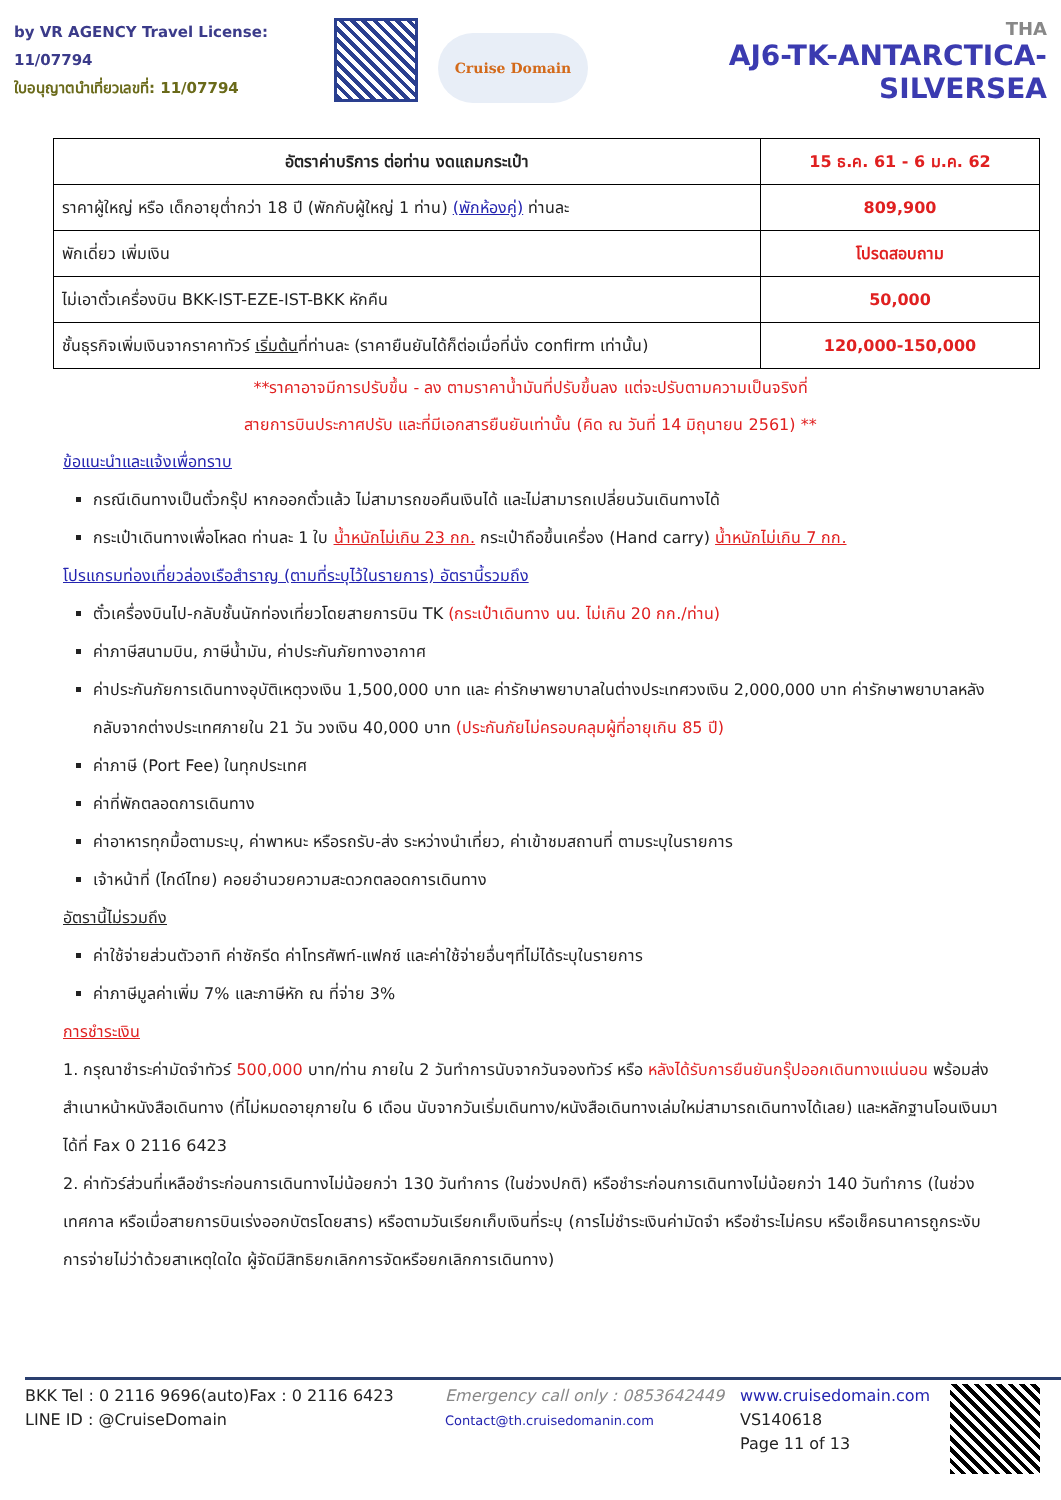by VR AGENCY Travel License: 11/07794
ใบอนุญาตนำเที่ยวเลขที่: 11/07794
Cruise Domain
THA
AJ6-TK-ANTARCTICA-SILVERSEA
| อัตราค่าบริการ ต่อท่าน งดแถมกระเป๋า | 15 ธ.ค. 61 - 6 ม.ค. 62 |
| ราคาผู้ใหญ่ หรือ เด็กอายุต่ำกว่า 18 ปี (พักกับผู้ใหญ่ 1 ท่าน) (พักห้องคู่) ท่านละ | 809,900 |
| พักเดี่ยว เพิ่มเงิน | โปรดสอบถาม |
| ไม่เอาตั๋วเครื่องบิน BKK-IST-EZE-IST-BKK หักคืน | 50,000 |
| ชั้นธุรกิจเพิ่มเงินจากราคาทัวร์ เริ่มต้น ที่ท่านละ (ราคายืนยันได้ก็ต่อเมื่อที่นั่ง confirm เท่านั้น) | 120,000-150,000 |
**ราคาอาจมีการปรับขึ้น - ลง ตามราคาน้ำมันที่ปรับขึ้นลง แต่จะปรับตามความเป็นจริงที่
สายการบินประกาศปรับ และที่มีเอกสารยืนยันเท่านั้น (คิด ณ วันที่ 14 มิถุนายน 2561) **
ข้อแนะนำและแจ้งเพื่อทราบ
กรณีเดินทางเป็นตั๋วกรุ๊ป หากออกตั๋วแล้ว ไม่สามารถขอคืนเงินได้ และไม่สามารถเปลี่ยนวันเดินทางได้
กระเป๋าเดินทางเพื่อโหลด ท่านละ 1 ใบ น้ำหนักไม่เกิน 23 กก. กระเป๋าถือขึ้นเครื่อง (Hand carry) น้ำหนักไม่เกิน 7 กก.
โปรแกรมท่องเที่ยวล่องเรือสำราญ (ตามที่ระบุไว้ในรายการ) อัตรานี้รวมถึง
ตั๋วเครื่องบินไป-กลับชั้นนักท่องเที่ยวโดยสายการบิน TK (กระเป๋าเดินทาง นน. ไม่เกิน 20 กก./ท่าน)
ค่าภาษีสนามบิน, ภาษีน้ำมัน, ค่าประกันภัยทางอากาศ
ค่าประกันภัยการเดินทางอุบัติเหตุวงเงิน 1,500,000 บาท และ ค่ารักษาพยาบาลในต่างประเทศวงเงิน 2,000,000 บาท ค่ารักษาพยาบาลหลังกลับจากต่างประเทศภายใน 21 วัน วงเงิน 40,000 บาท (ประกันภัยไม่ครอบคลุมผู้ที่อายุเกิน 85 ปี)
ค่าภาษี (Port Fee) ในทุกประเทศ
ค่าที่พักตลอดการเดินทาง
ค่าอาหารทุกมื้อตามระบุ, ค่าพาหนะ หรือรถรับ-ส่ง ระหว่างนำเที่ยว, ค่าเข้าชมสถานที่ ตามระบุในรายการ
เจ้าหน้าที่ (ไกด์ไทย) คอยอำนวยความสะดวกตลอดการเดินทาง
อัตรานี้ไม่รวมถึง
ค่าใช้จ่ายส่วนตัวอาทิ ค่าซักรีด ค่าโทรศัพท์-แฟกซ์ และค่าใช้จ่ายอื่นๆที่ไม่ได้ระบุในรายการ
ค่าภาษีมูลค่าเพิ่ม 7% และภาษีหัก ณ ที่จ่าย 3%
การชำระเงิน
1. กรุณาชำระค่ามัดจำทัวร์ 500,000 บาท/ท่าน ภายใน 2 วันทำการนับจากวันจองทัวร์ หรือ หลังได้รับการยืนยันกรุ๊ปออกเดินทางแน่นอน พร้อมส่งสำเนาหน้าหนังสือเดินทาง (ที่ไม่หมดอายุภายใน 6 เดือน นับจากวันเริ่มเดินทาง/หนังสือเดินทางเล่มใหม่สามารถเดินทางได้เลย) และหลักฐานโอนเงินมาได้ที่ Fax 0 2116 6423
2. ค่าทัวร์ส่วนที่เหลือชำระก่อนการเดินทางไม่น้อยกว่า 130 วันทำการ (ในช่วงปกติ) หรือชำระก่อนการเดินทางไม่น้อยกว่า 140 วันทำการ (ในช่วงเทศกาล หรือเมื่อสายการบินเร่งออกบัตรโดยสาร) หรือตามวันเรียกเก็บเงินที่ระบุ (การไม่ชำระเงินค่ามัดจำ หรือชำระไม่ครบ หรือเช็คธนาคารถูกระงับการจ่ายไม่ว่าด้วยสาเหตุใดใด ผู้จัดมีสิทธิยกเลิกการจัดหรือยกเลิกการเดินทาง)
BKK Tel : 0 2116 9696(auto)Fax : 0 2116 6423
LINE ID : @CruiseDomain
Emergency call only : 0853642449
Contact@th.cruisedomanin.com
www.cruisedomain.com
VS140618
Page 11 of 13